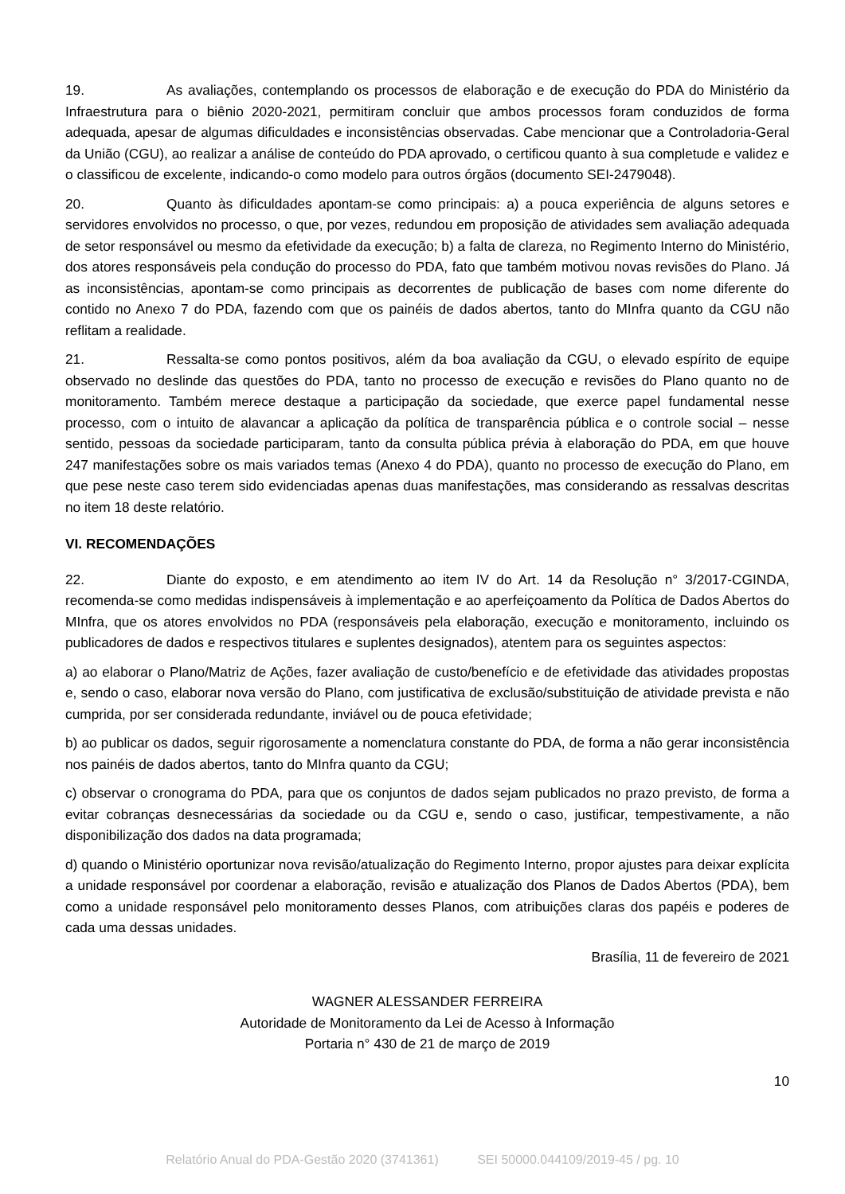19. As avaliações, contemplando os processos de elaboração e de execução do PDA do Ministério da Infraestrutura para o biênio 2020-2021, permitiram concluir que ambos processos foram conduzidos de forma adequada, apesar de algumas dificuldades e inconsistências observadas. Cabe mencionar que a Controladoria-Geral da União (CGU), ao realizar a análise de conteúdo do PDA aprovado, o certificou quanto à sua completude e validez e o classificou de excelente, indicando-o como modelo para outros órgãos (documento SEI-2479048).
20. Quanto às dificuldades apontam-se como principais: a) a pouca experiência de alguns setores e servidores envolvidos no processo, o que, por vezes, redundou em proposição de atividades sem avaliação adequada de setor responsável ou mesmo da efetividade da execução; b) a falta de clareza, no Regimento Interno do Ministério, dos atores responsáveis pela condução do processo do PDA, fato que também motivou novas revisões do Plano. Já as inconsistências, apontam-se como principais as decorrentes de publicação de bases com nome diferente do contido no Anexo 7 do PDA, fazendo com que os painéis de dados abertos, tanto do MInfra quanto da CGU não reflitam a realidade.
21. Ressalta-se como pontos positivos, além da boa avaliação da CGU, o elevado espírito de equipe observado no deslinde das questões do PDA, tanto no processo de execução e revisões do Plano quanto no de monitoramento. Também merece destaque a participação da sociedade, que exerce papel fundamental nesse processo, com o intuito de alavancar a aplicação da política de transparência pública e o controle social – nesse sentido, pessoas da sociedade participaram, tanto da consulta pública prévia à elaboração do PDA, em que houve 247 manifestações sobre os mais variados temas (Anexo 4 do PDA), quanto no processo de execução do Plano, em que pese neste caso terem sido evidenciadas apenas duas manifestações, mas considerando as ressalvas descritas no item 18 deste relatório.
VI. RECOMENDAÇÕES
22. Diante do exposto, e em atendimento ao item IV do Art. 14 da Resolução n° 3/2017-CGINDA, recomenda-se como medidas indispensáveis à implementação e ao aperfeiçoamento da Política de Dados Abertos do MInfra, que os atores envolvidos no PDA (responsáveis pela elaboração, execução e monitoramento, incluindo os publicadores de dados e respectivos titulares e suplentes designados), atentem para os seguintes aspectos:
a) ao elaborar o Plano/Matriz de Ações, fazer avaliação de custo/benefício e de efetividade das atividades propostas e, sendo o caso, elaborar nova versão do Plano, com justificativa de exclusão/substituição de atividade prevista e não cumprida, por ser considerada redundante, inviável ou de pouca efetividade;
b) ao publicar os dados, seguir rigorosamente a nomenclatura constante do PDA, de forma a não gerar inconsistência nos painéis de dados abertos, tanto do MInfra quanto da CGU;
c) observar o cronograma do PDA, para que os conjuntos de dados sejam publicados no prazo previsto, de forma a evitar cobranças desnecessárias da sociedade ou da CGU e, sendo o caso, justificar, tempestivamente, a não disponibilização dos dados na data programada;
d) quando o Ministério oportunizar nova revisão/atualização do Regimento Interno, propor ajustes para deixar explícita a unidade responsável por coordenar a elaboração, revisão e atualização dos Planos de Dados Abertos (PDA), bem como a unidade responsável pelo monitoramento desses Planos, com atribuições claras dos papéis e poderes de cada uma dessas unidades.
Brasília, 11 de fevereiro de 2021
WAGNER ALESSANDER FERREIRA
Autoridade de Monitoramento da Lei de Acesso à Informação
Portaria n° 430 de 21 de março de 2019
10
Relatório Anual do PDA-Gestão 2020 (3741361) SEI 50000.044109/2019-45 / pg. 10